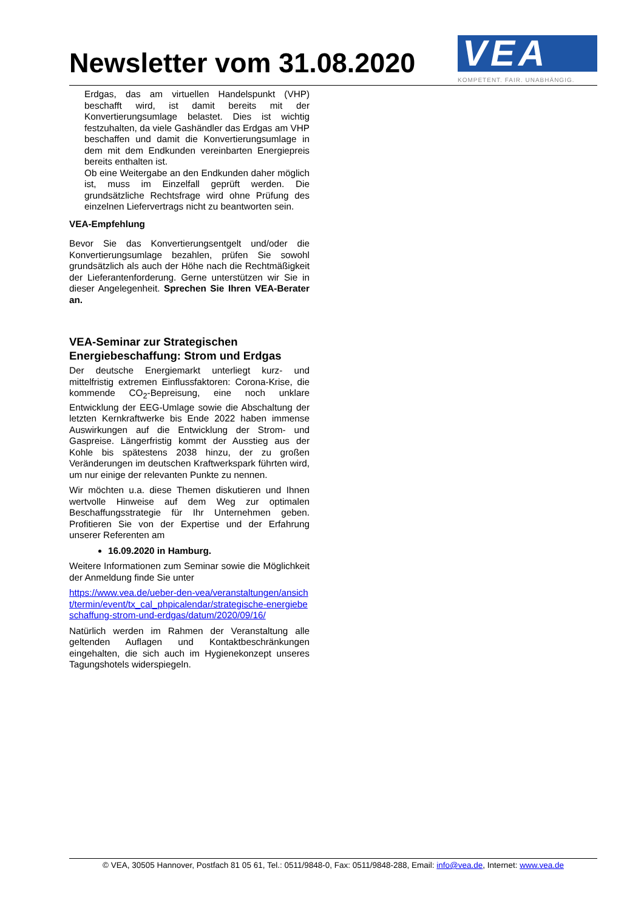Newsletter vom 31.08.2020
VEA
KOMPETENT. FAIR. UNABHÄNGIG.
Erdgas, das am virtuellen Handelspunkt (VHP) beschafft wird, ist damit bereits mit der Konvertierungsumlage belastet. Dies ist wichtig festzuhalten, da viele Gashändler das Erdgas am VHP beschaffen und damit die Konvertierungsumlage in dem mit dem Endkunden vereinbarten Energiepreis bereits enthalten ist.
Ob eine Weitergabe an den Endkunden daher möglich ist, muss im Einzelfall geprüft werden. Die grundsätzliche Rechtsfrage wird ohne Prüfung des einzelnen Liefervertrags nicht zu beantworten sein.
VEA-Empfehlung
Bevor Sie das Konvertierungsentgelt und/oder die Konvertierungsumlage bezahlen, prüfen Sie sowohl grundsätzlich als auch der Höhe nach die Rechtmäßigkeit der Lieferantenforderung. Gerne unterstützen wir Sie in dieser Angelegenheit. Sprechen Sie Ihren VEA-Berater an.
VEA-Seminar zur Strategischen Energiebeschaffung: Strom und Erdgas
Der deutsche Energiemarkt unterliegt kurz- und mittelfristig extremen Einflussfaktoren: Corona-Krise, die kommende CO<sub>2</sub>-Bepreisung, eine noch unklare Entwicklung der EEG-Umlage sowie die Abschaltung der letzten Kernkraftwerke bis Ende 2022 haben immense Auswirkungen auf die Entwicklung der Strom- und Gaspreise. Längerfristig kommt der Ausstieg aus der Kohle bis spätestens 2038 hinzu, der zu großen Veränderungen im deutschen Kraftwerkspark führten wird, um nur einige der relevanten Punkte zu nennen.
Wir möchten u.a. diese Themen diskutieren und Ihnen wertvolle Hinweise auf dem Weg zur optimalen Beschaffungsstrategie für Ihr Unternehmen geben. Profitieren Sie von der Expertise und der Erfahrung unserer Referenten am
16.09.2020 in Hamburg.
Weitere Informationen zum Seminar sowie die Möglichkeit der Anmeldung finde Sie unter
https://www.vea.de/ueber-den-vea/veranstaltungen/ansicht/termin/event/tx_cal_phpicalendar/strategische-energiebeschaffung-strom-und-erdgas/datum/2020/09/16/
Natürlich werden im Rahmen der Veranstaltung alle geltenden Auflagen und Kontaktbeschränkungen eingehalten, die sich auch im Hygienekonzept unseres Tagungshotels widerspiegeln.
© VEA, 30505 Hannover, Postfach 81 05 61, Tel.: 0511/9848-0, Fax: 0511/9848-288, Email: info@vea.de, Internet: www.vea.de